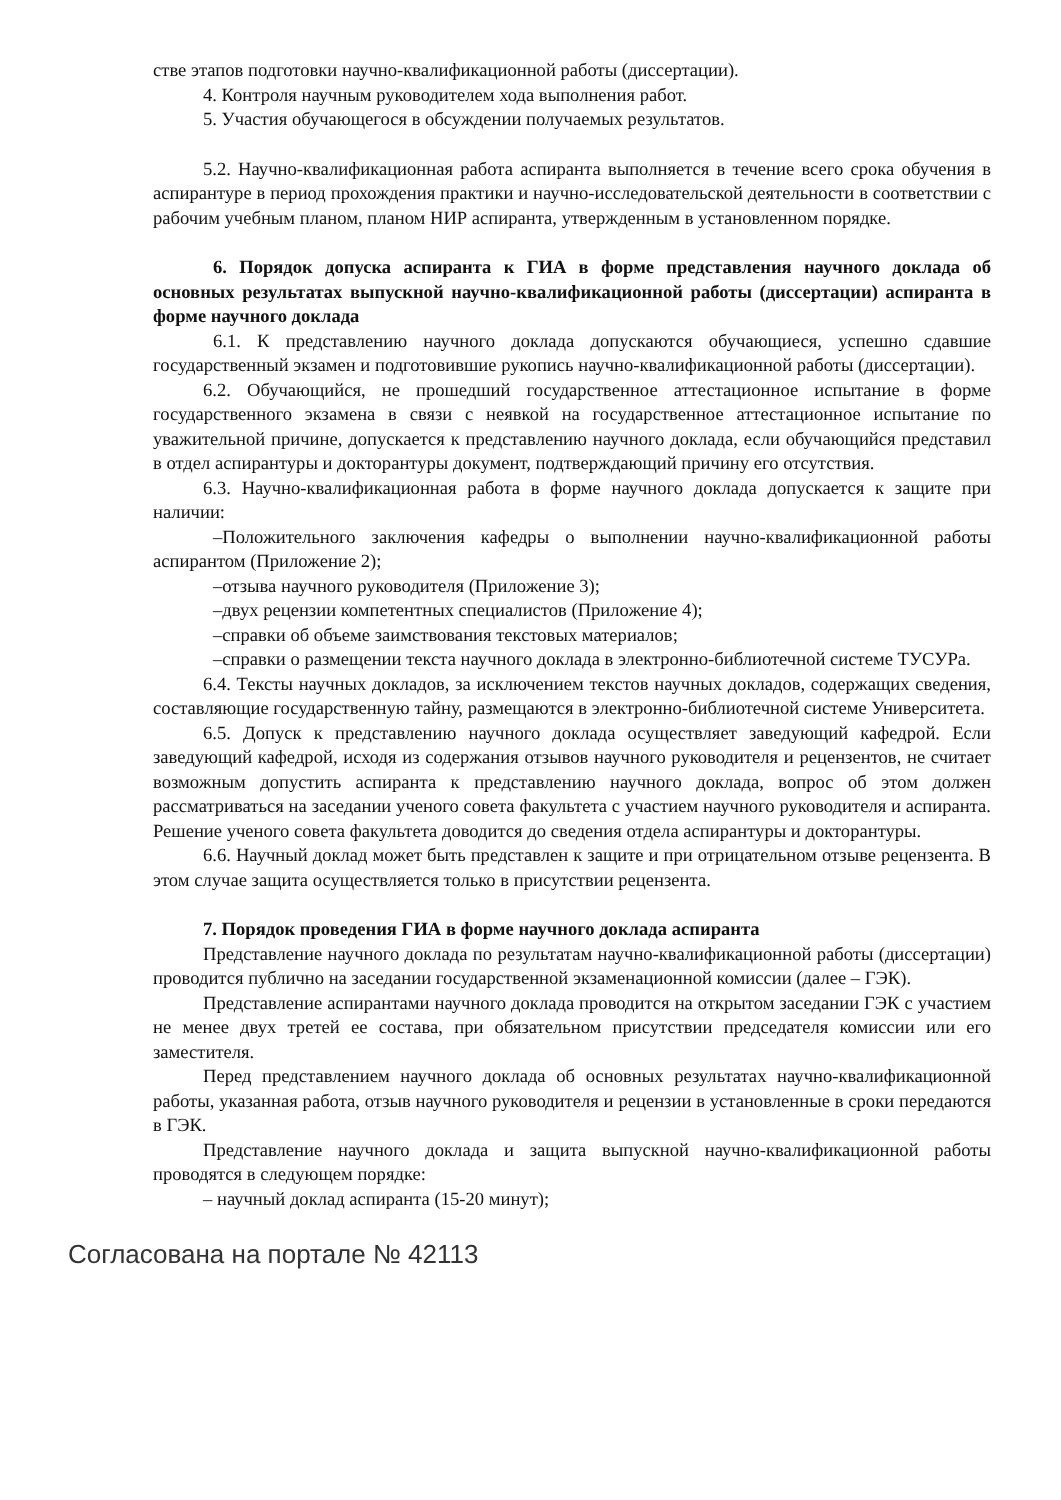стве этапов подготовки научно-квалификационной работы (диссертации).
4. Контроля научным руководителем хода выполнения работ.
5. Участия обучающегося в обсуждении получаемых результатов.
5.2. Научно-квалификационная работа аспиранта выполняется в течение всего срока обучения в аспирантуре в период прохождения практики и научно-исследовательской деятельности в соответствии с рабочим учебным планом, планом НИР аспиранта, утвержденным в установленном порядке.
6. Порядок допуска аспиранта к ГИА в форме представления научного доклада об основных результатах выпускной научно-квалификационной работы (диссертации) аспиранта в форме научного доклада
6.1. К представлению научного доклада допускаются обучающиеся, успешно сдавшие государственный экзамен и подготовившие рукопись научно-квалификационной работы (диссертации).
6.2. Обучающийся, не прошедший государственное аттестационное испытание в форме государственного экзамена в связи с неявкой на государственное аттестационное испытание по уважительной причине, допускается к представлению научного доклада, если обучающийся представил в отдел аспирантуры и докторантуры документ, подтверждающий причину его отсутствия.
6.3. Научно-квалификационная работа в форме научного доклада допускается к защите при наличии:
–Положительного заключения кафедры о выполнении научно-квалификационной работы аспирантом (Приложение 2);
–отзыва научного руководителя (Приложение 3);
–двух рецензии компетентных специалистов (Приложение 4);
–справки об объеме заимствования текстовых материалов;
–справки о размещении текста научного доклада в электронно-библиотечной системе ТУСУРа.
6.4. Тексты научных докладов, за исключением текстов научных докладов, содержащих сведения, составляющие государственную тайну, размещаются в электронно-библиотечной системе Университета.
6.5. Допуск к представлению научного доклада осуществляет заведующий кафедрой. Если заведующий кафедрой, исходя из содержания отзывов научного руководителя и рецензентов, не считает возможным допустить аспиранта к представлению научного доклада, вопрос об этом должен рассматриваться на заседании ученого совета факультета с участием научного руководителя и аспиранта. Решение ученого совета факультета доводится до сведения отдела аспирантуры и докторантуры.
6.6. Научный доклад может быть представлен к защите и при отрицательном отзыве рецензента. В этом случае защита осуществляется только в присутствии рецензента.
7. Порядок проведения ГИА в форме научного доклада аспиранта
Представление научного доклада по результатам научно-квалификационной работы (диссертации) проводится публично на заседании государственной экзаменационной комиссии (далее – ГЭК).
Представление аспирантами научного доклада проводится на открытом заседании ГЭК с участием не менее двух третей ее состава, при обязательном присутствии председателя комиссии или его заместителя.
Перед представлением научного доклада об основных результатах научно-квалификационной работы, указанная работа, отзыв научного руководителя и рецензии в установленные в сроки передаются в ГЭК.
Представление научного доклада и защита выпускной научно-квалификационной работы проводятся в следующем порядке:
– научный доклад аспиранта (15-20 минут);
Согласована на портале № 42113